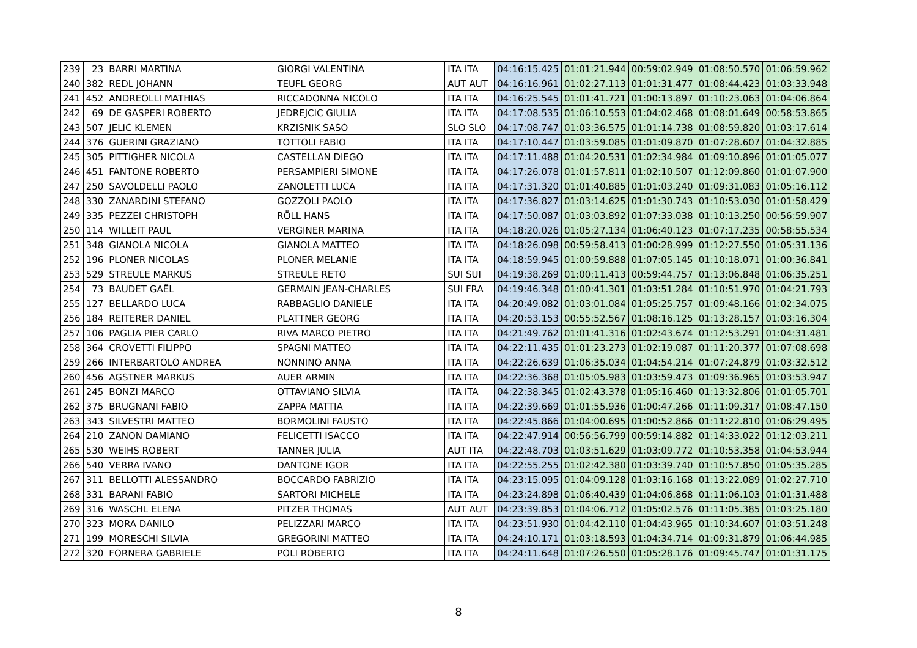| 239 | 23 | BARRI MARTINA | GIORGI VALENTINA | ITA ITA | 04:16:15.425 | 01:01:21.944 | 00:59:02.949 | 01:08:50.570 | 01:06:59.962 |
| 240 | 382 | REDL JOHANN | TEUFL GEORG | AUT AUT | 04:16:16.961 | 01:02:27.113 | 01:01:31.477 | 01:08:44.423 | 01:03:33.948 |
| 241 | 452 | ANDREOLLI MATHIAS | RICCADONNA NICOLO | ITA ITA | 04:16:25.545 | 01:01:41.721 | 01:00:13.897 | 01:10:23.063 | 01:04:06.864 |
| 242 | 69 | DE GASPERI ROBERTO | JEDREJCIC GIULIA | ITA ITA | 04:17:08.535 | 01:06:10.553 | 01:04:02.468 | 01:08:01.649 | 00:58:53.865 |
| 243 | 507 | JELIC KLEMEN | KRZISNIK SASO | SLO SLO | 04:17:08.747 | 01:03:36.575 | 01:01:14.738 | 01:08:59.820 | 01:03:17.614 |
| 244 | 376 | GUERINI GRAZIANO | TOTTOLI FABIO | ITA ITA | 04:17:10.447 | 01:03:59.085 | 01:01:09.870 | 01:07:28.607 | 01:04:32.885 |
| 245 | 305 | PITTIGHER NICOLA | CASTELLAN DIEGO | ITA ITA | 04:17:11.488 | 01:04:20.531 | 01:02:34.984 | 01:09:10.896 | 01:01:05.077 |
| 246 | 451 | FANTONE ROBERTO | PERSAMPIERI SIMONE | ITA ITA | 04:17:26.078 | 01:01:57.811 | 01:02:10.507 | 01:12:09.860 | 01:01:07.900 |
| 247 | 250 | SAVOLDELLI PAOLO | ZANOLETTI LUCA | ITA ITA | 04:17:31.320 | 01:01:40.885 | 01:01:03.240 | 01:09:31.083 | 01:05:16.112 |
| 248 | 330 | ZANARDINI STEFANO | GOZZOLI PAOLO | ITA ITA | 04:17:36.827 | 01:03:14.625 | 01:01:30.743 | 01:10:53.030 | 01:01:58.429 |
| 249 | 335 | PEZZEI CHRISTOPH | RÖLL HANS | ITA ITA | 04:17:50.087 | 01:03:03.892 | 01:07:33.038 | 01:10:13.250 | 00:56:59.907 |
| 250 | 114 | WILLEIT PAUL | VERGINER MARINA | ITA ITA | 04:18:20.026 | 01:05:27.134 | 01:06:40.123 | 01:07:17.235 | 00:58:55.534 |
| 251 | 348 | GIANOLA NICOLA | GIANOLA MATTEO | ITA ITA | 04:18:26.098 | 00:59:58.413 | 01:00:28.999 | 01:12:27.550 | 01:05:31.136 |
| 252 | 196 | PLONER NICOLAS | PLONER MELANIE | ITA ITA | 04:18:59.945 | 01:00:59.888 | 01:07:05.145 | 01:10:18.071 | 01:00:36.841 |
| 253 | 529 | STREULE MARKUS | STREULE RETO | SUI SUI | 04:19:38.269 | 01:00:11.413 | 00:59:44.757 | 01:13:06.848 | 01:06:35.251 |
| 254 | 73 | BAUDET GAËL | GERMAIN JEAN-CHARLES | SUI FRA | 04:19:46.348 | 01:00:41.301 | 01:03:51.284 | 01:10:51.970 | 01:04:21.793 |
| 255 | 127 | BELLARDO LUCA | RABBAGLIO DANIELE | ITA ITA | 04:20:49.082 | 01:03:01.084 | 01:05:25.757 | 01:09:48.166 | 01:02:34.075 |
| 256 | 184 | REITERER DANIEL | PLATTNER GEORG | ITA ITA | 04:20:53.153 | 00:55:52.567 | 01:08:16.125 | 01:13:28.157 | 01:03:16.304 |
| 257 | 106 | PAGLIA PIER CARLO | RIVA MARCO PIETRO | ITA ITA | 04:21:49.762 | 01:01:41.316 | 01:02:43.674 | 01:12:53.291 | 01:04:31.481 |
| 258 | 364 | CROVETTI FILIPPO | SPAGNI MATTEO | ITA ITA | 04:22:11.435 | 01:01:23.273 | 01:02:19.087 | 01:11:20.377 | 01:07:08.698 |
| 259 | 266 | INTERBARTOLO ANDREA | NONNINO ANNA | ITA ITA | 04:22:26.639 | 01:06:35.034 | 01:04:54.214 | 01:07:24.879 | 01:03:32.512 |
| 260 | 456 | AGSTNER MARKUS | AUER ARMIN | ITA ITA | 04:22:36.368 | 01:05:05.983 | 01:03:59.473 | 01:09:36.965 | 01:03:53.947 |
| 261 | 245 | BONZI MARCO | OTTAVIANO SILVIA | ITA ITA | 04:22:38.345 | 01:02:43.378 | 01:05:16.460 | 01:13:32.806 | 01:01:05.701 |
| 262 | 375 | BRUGNANI FABIO | ZAPPA MATTIA | ITA ITA | 04:22:39.669 | 01:01:55.936 | 01:00:47.266 | 01:11:09.317 | 01:08:47.150 |
| 263 | 343 | SILVESTRI MATTEO | BORMOLINI FAUSTO | ITA ITA | 04:22:45.866 | 01:04:00.695 | 01:00:52.866 | 01:11:22.810 | 01:06:29.495 |
| 264 | 210 | ZANON DAMIANO | FELICETTI ISACCO | ITA ITA | 04:22:47.914 | 00:56:56.799 | 00:59:14.882 | 01:14:33.022 | 01:12:03.211 |
| 265 | 530 | WEIHS ROBERT | TANNER JULIA | AUT ITA | 04:22:48.703 | 01:03:51.629 | 01:03:09.772 | 01:10:53.358 | 01:04:53.944 |
| 266 | 540 | VERRA IVANO | DANTONE IGOR | ITA ITA | 04:22:55.255 | 01:02:42.380 | 01:03:39.740 | 01:10:57.850 | 01:05:35.285 |
| 267 | 311 | BELLOTTI ALESSANDRO | BOCCARDO FABRIZIO | ITA ITA | 04:23:15.095 | 01:04:09.128 | 01:03:16.168 | 01:13:22.089 | 01:02:27.710 |
| 268 | 331 | BARANI FABIO | SARTORI MICHELE | ITA ITA | 04:23:24.898 | 01:06:40.439 | 01:04:06.868 | 01:11:06.103 | 01:01:31.488 |
| 269 | 316 | WASCHL ELENA | PITZER THOMAS | AUT AUT | 04:23:39.853 | 01:04:06.712 | 01:05:02.576 | 01:11:05.385 | 01:03:25.180 |
| 270 | 323 | MORA DANILO | PELIZZARI MARCO | ITA ITA | 04:23:51.930 | 01:04:42.110 | 01:04:43.965 | 01:10:34.607 | 01:03:51.248 |
| 271 | 199 | MORESCHI SILVIA | GREGORINI MATTEO | ITA ITA | 04:24:10.171 | 01:03:18.593 | 01:04:34.714 | 01:09:31.879 | 01:06:44.985 |
| 272 | 320 | FORNERA GABRIELE | POLI ROBERTO | ITA ITA | 04:24:11.648 | 01:07:26.550 | 01:05:28.176 | 01:09:45.747 | 01:01:31.175 |
8